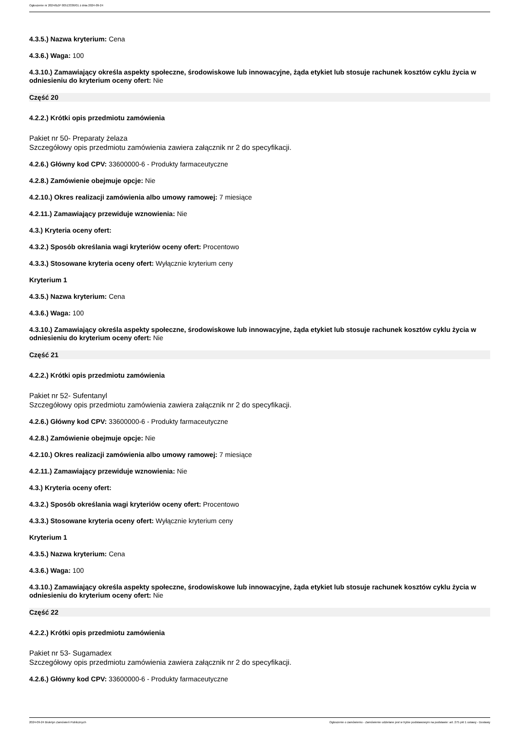Ogłoszenie nr 2024/BZP 00513336/01 z dnia 2024-09-24
4.3.5.) Nazwa kryterium: Cena
4.3.6.) Waga: 100
4.3.10.) Zamawiający określa aspekty społeczne, środowiskowe lub innowacyjne, żąda etykiet lub stosuje rachunek kosztów cyklu życia w odniesieniu do kryterium oceny ofert: Nie
Część 20
4.2.2.) Krótki opis przedmiotu zamówienia
Pakiet nr 50- Preparaty żelaza
Szczegółowy opis przedmiotu zamówienia zawiera załącznik nr 2 do specyfikacji.
4.2.6.) Główny kod CPV: 33600000-6 - Produkty farmaceutyczne
4.2.8.) Zamówienie obejmuje opcje: Nie
4.2.10.) Okres realizacji zamówienia albo umowy ramowej: 7 miesiące
4.2.11.) Zamawiający przewiduje wznowienia: Nie
4.3.) Kryteria oceny ofert:
4.3.2.) Sposób określania wagi kryteriów oceny ofert: Procentowo
4.3.3.) Stosowane kryteria oceny ofert: Wyłącznie kryterium ceny
Kryterium 1
4.3.5.) Nazwa kryterium: Cena
4.3.6.) Waga: 100
4.3.10.) Zamawiający określa aspekty społeczne, środowiskowe lub innowacyjne, żąda etykiet lub stosuje rachunek kosztów cyklu życia w odniesieniu do kryterium oceny ofert: Nie
Część 21
4.2.2.) Krótki opis przedmiotu zamówienia
Pakiet nr 52- Sufentanyl
Szczegółowy opis przedmiotu zamówienia zawiera załącznik nr 2 do specyfikacji.
4.2.6.) Główny kod CPV: 33600000-6 - Produkty farmaceutyczne
4.2.8.) Zamówienie obejmuje opcje: Nie
4.2.10.) Okres realizacji zamówienia albo umowy ramowej: 7 miesiące
4.2.11.) Zamawiający przewiduje wznowienia: Nie
4.3.) Kryteria oceny ofert:
4.3.2.) Sposób określania wagi kryteriów oceny ofert: Procentowo
4.3.3.) Stosowane kryteria oceny ofert: Wyłącznie kryterium ceny
Kryterium 1
4.3.5.) Nazwa kryterium: Cena
4.3.6.) Waga: 100
4.3.10.) Zamawiający określa aspekty społeczne, środowiskowe lub innowacyjne, żąda etykiet lub stosuje rachunek kosztów cyklu życia w odniesieniu do kryterium oceny ofert: Nie
Część 22
4.2.2.) Krótki opis przedmiotu zamówienia
Pakiet nr 53- Sugamadex
Szczegółowy opis przedmiotu zamówienia zawiera załącznik nr 2 do specyfikacji.
4.2.6.) Główny kod CPV: 33600000-6 - Produkty farmaceutyczne
2024-09-24 Biuletyn Zamówień Publicznych Ogłoszenie o zamówieniu - Zamówienie udzielane jest w trybie podstawowym na podstawie: art. 275 pkt 1 ustawy - Dostawy